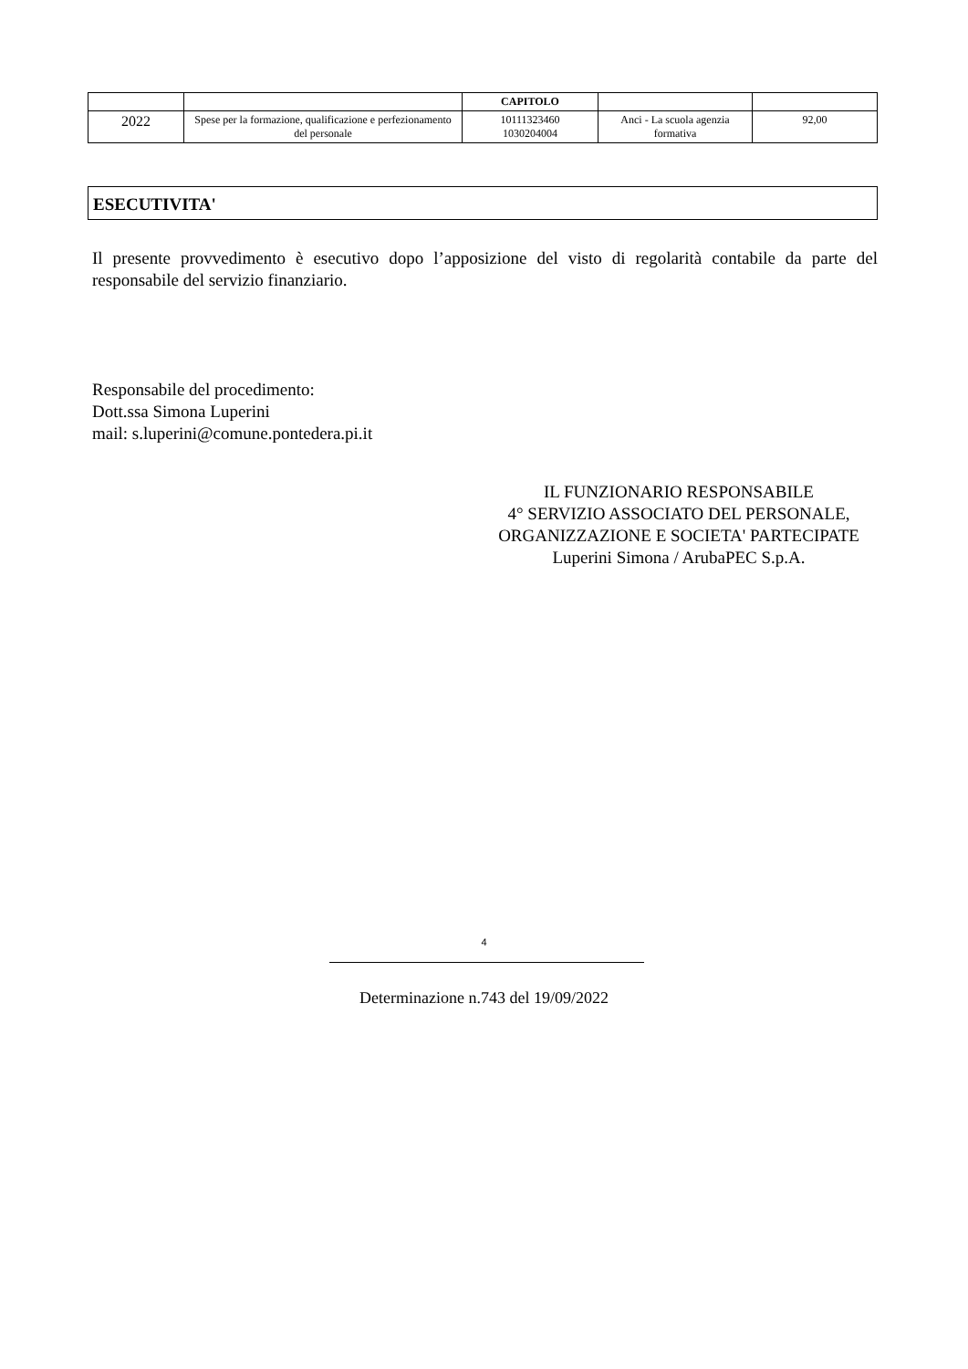| | | CAPITOLO | | |
| --- | --- | --- | --- | --- |
| 2022 | Spese per la formazione, qualificazione e perfezionamento del personale | 10111323460 1030204004 | Anci - La scuola agenzia formativa | 92,00 |
ESECUTIVITA'
Il presente provvedimento è esecutivo dopo l’apposizione del visto di regolarità contabile da parte del responsabile del servizio finanziario.
Responsabile del procedimento:
Dott.ssa Simona Luperini
mail: s.luperini@comune.pontedera.pi.it
IL FUNZIONARIO RESPONSABILE
4° SERVIZIO ASSOCIATO DEL PERSONALE, ORGANIZZAZIONE E SOCIETA' PARTECIPATE
Luperini Simona / ArubaPEC S.p.A.
4
Determinazione n.743 del 19/09/2022